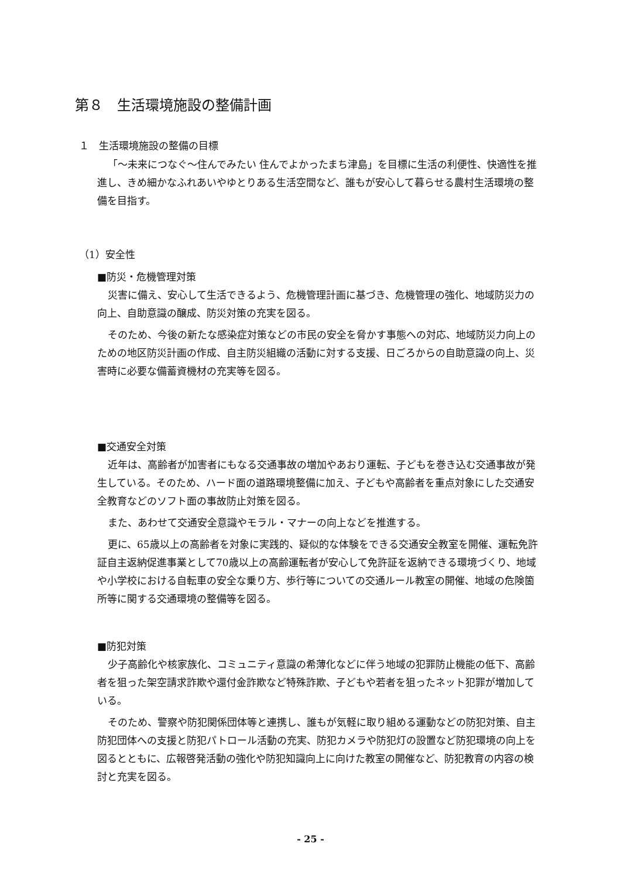第８　生活環境施設の整備計画
１　生活環境施設の整備の目標
「～未来につなぐ～住んでみたい 住んでよかったまち津島」を目標に生活の利便性、快適性を推進し、きめ細かなふれあいやゆとりある生活空間など、誰もが安心して暮らせる農村生活環境の整備を目指す。
（1）安全性
■防災・危機管理対策
災害に備え、安心して生活できるよう、危機管理計画に基づき、危機管理の強化、地域防災力の向上、自助意識の醸成、防災対策の充実を図る。
そのため、今後の新たな感染症対策などの市民の安全を脅かす事態への対応、地域防災力向上のための地区防災計画の作成、自主防災組織の活動に対する支援、日ごろからの自助意識の向上、災害時に必要な備蓄資機材の充実等を図る。
■交通安全対策
近年は、高齢者が加害者にもなる交通事故の増加やあおり運転、子どもを巻き込む交通事故が発生している。そのため、ハード面の道路環境整備に加え、子どもや高齢者を重点対象にした交通安全教育などのソフト面の事故防止対策を図る。
また、あわせて交通安全意識やモラル・マナーの向上などを推進する。
更に、65歳以上の高齢者を対象に実践的、疑似的な体験をできる交通安全教室を開催、運転免許証自主返納促進事業として70歳以上の高齢運転者が安心して免許証を返納できる環境づくり、地域や小学校における自転車の安全な乗り方、歩行等についての交通ルール教室の開催、地域の危険箇所等に関する交通環境の整備等を図る。
■防犯対策
少子高齢化や核家族化、コミュニティ意識の希薄化などに伴う地域の犯罪防止機能の低下、高齢者を狙った架空請求詐欺や還付金詐欺など特殊詐欺、子どもや若者を狙ったネット犯罪が増加している。
そのため、警察や防犯関係団体等と連携し、誰もが気軽に取り組める運動などの防犯対策、自主防犯団体への支援と防犯パトロール活動の充実、防犯カメラや防犯灯の設置など防犯環境の向上を図るとともに、広報啓発活動の強化や防犯知識向上に向けた教室の開催など、防犯教育の内容の検討と充実を図る。
- 25 -